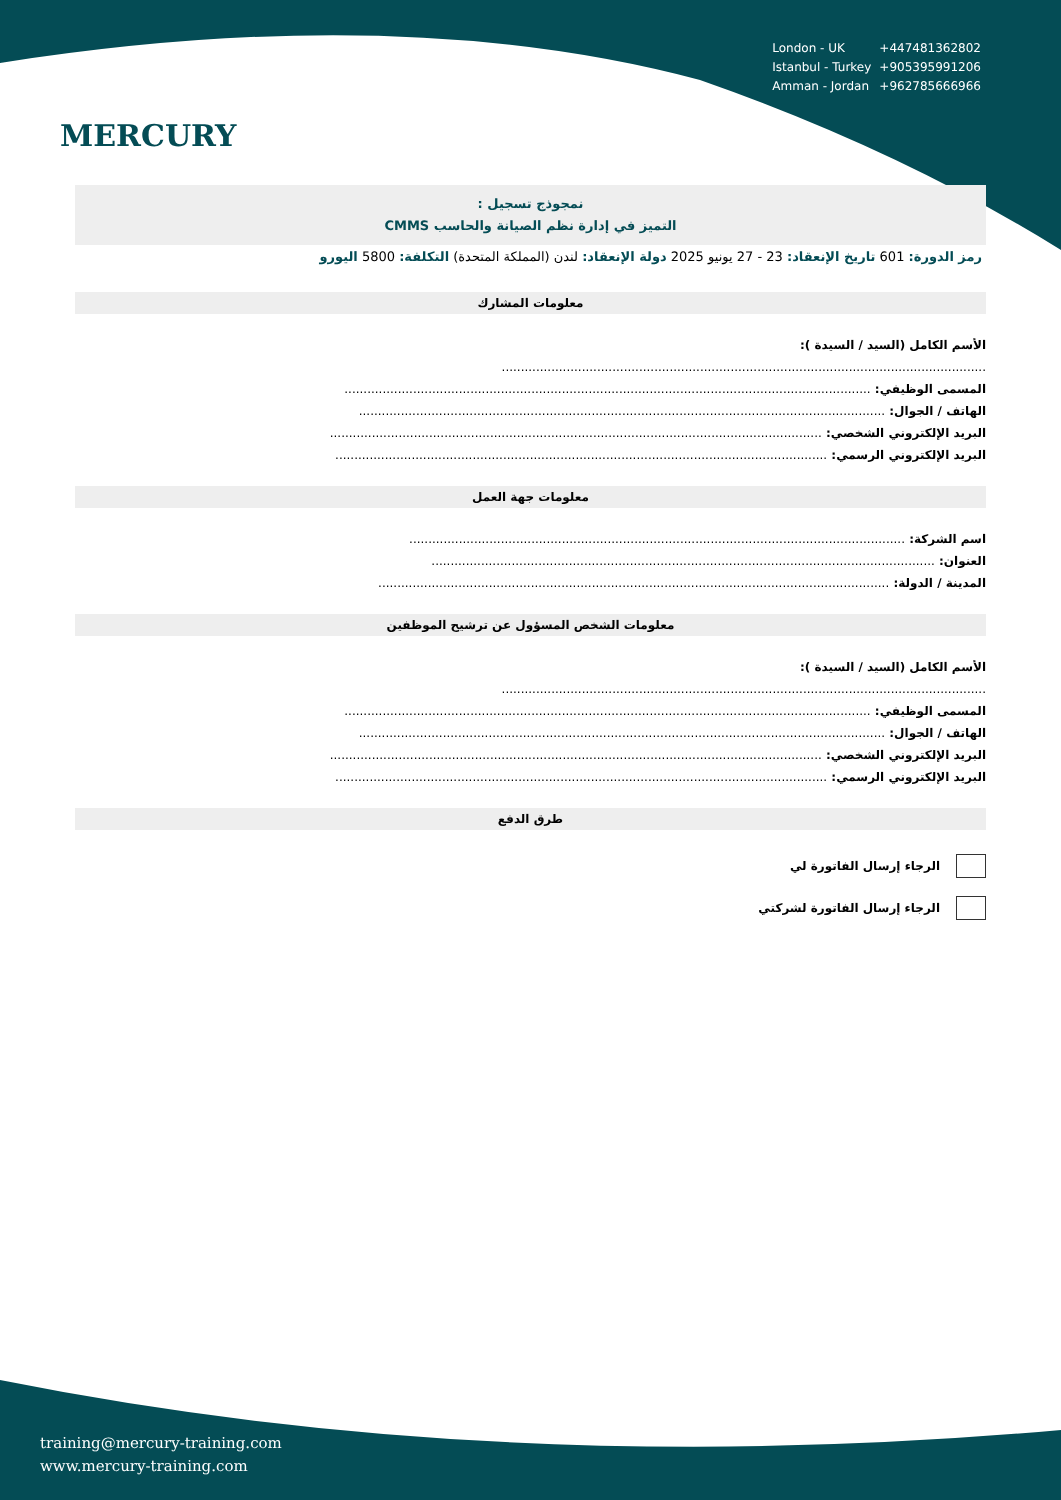MERCURY
| London - UK | +447481362802 |
| Istanbul - Turkey | +905395991206 |
| Amman - Jordan | +962785666966 |
نمجوذج تسجيل :
التميز في إدارة نظم الصيانة والحاسب CMMS
رمز الدورة: 601 تاريخ الإنعقاد: 23 - 27 يونيو 2025 دولة الإنعقاد: لندن (المملكة المتحدة) التكلفة: 5800 اليورو
معلومات المشارك
الأسم الكامل (السيد / السيدة ):
...............................................................................................................................
المسمى الوظيفي: ..........................................................................................................................................
الهاتف / الجوال: ..........................................................................................................................................
البريد الإلكتروني الشخصي: .................................................................................................................................
البريد الإلكتروني الرسمي: .................................................................................................................................
معلومات جهة العمل
اسم الشركة: ..................................................................................................................................
العنوان: ....................................................................................................................................
المدينة / الدولة: ......................................................................................................................................
معلومات الشخص المسؤول عن ترشيح الموظفين
الأسم الكامل (السيد / السيدة ):
...............................................................................................................................
المسمى الوظيفي: ..........................................................................................................................................
الهاتف / الجوال: ..........................................................................................................................................
البريد الإلكتروني الشخصي: .................................................................................................................................
البريد الإلكتروني الرسمي: .................................................................................................................................
طرق الدفع
الرجاء إرسال الفاتورة لي
الرجاء إرسال الفاتورة لشركتي
training@mercury-training.com
www.mercury-training.com